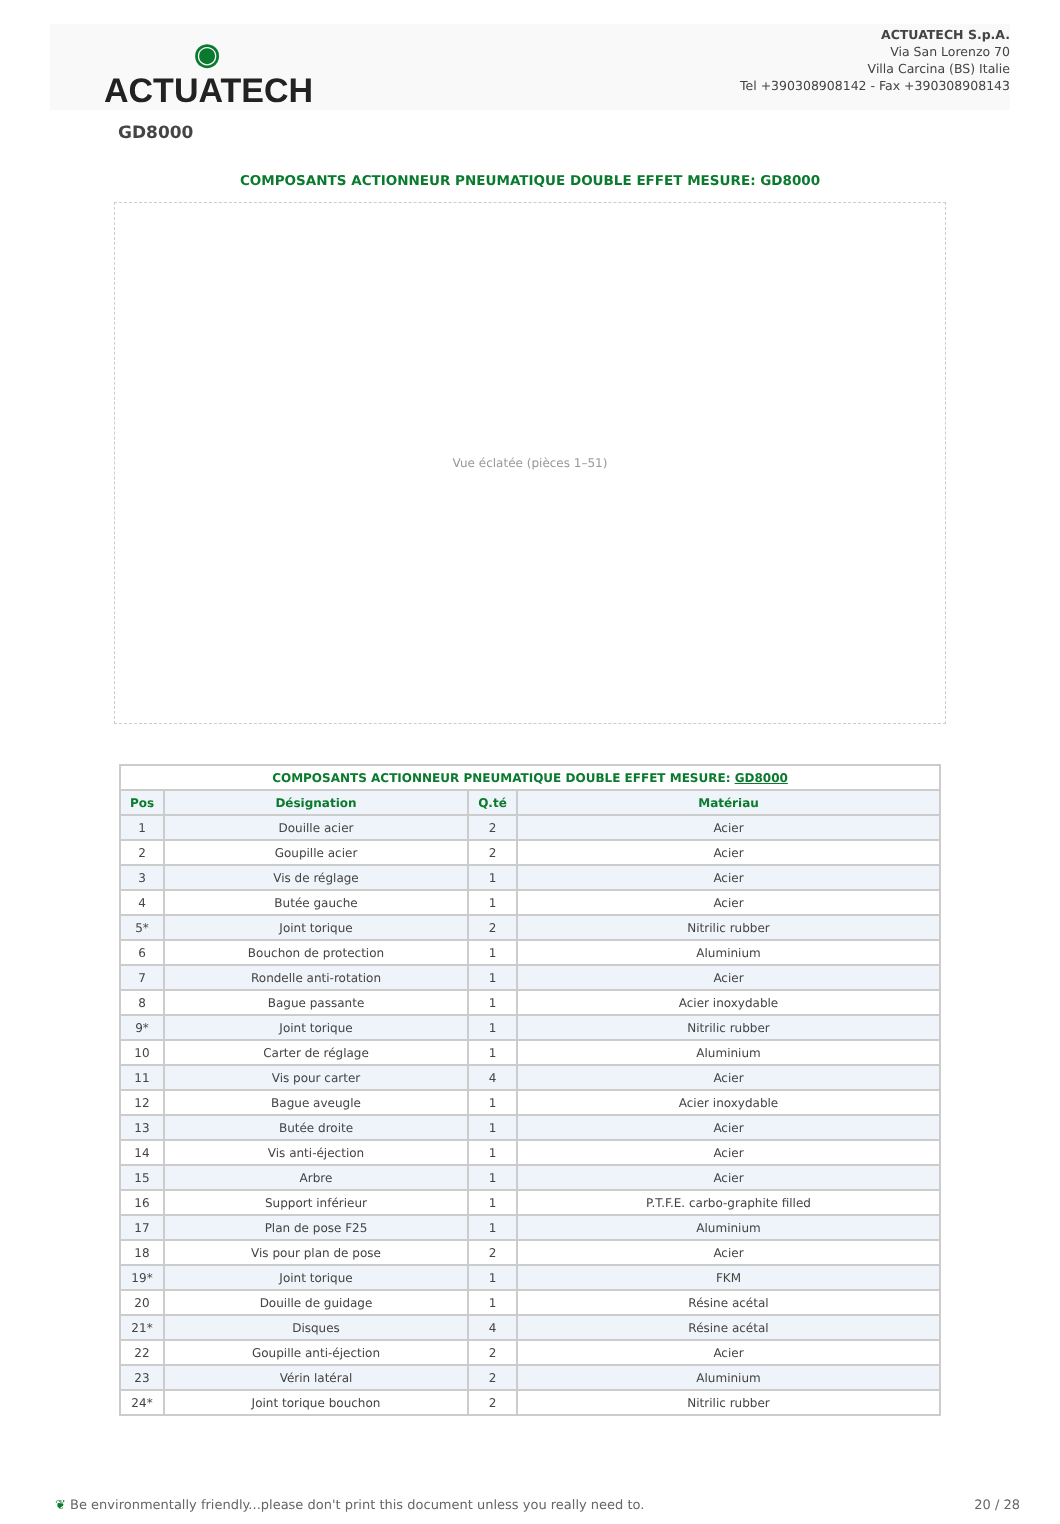◉
ACTUATECH
ACTUATECH S.p.A.
Via San Lorenzo 70
Villa Carcina (BS) Italie
Tel +390308908142 - Fax +390308908143
GD8000
COMPOSANTS ACTIONNEUR PNEUMATIQUE DOUBLE EFFET MESURE: GD8000
Vue éclatée (pièces 1–51)
| COMPOSANTS ACTIONNEUR PNEUMATIQUE DOUBLE EFFET MESURE: GD8000 | | | |
| --- | --- | --- | --- |
| Pos | Désignation | Q.té | Matériau |
| 1 | Douille acier | 2 | Acier |
| 2 | Goupille acier | 2 | Acier |
| 3 | Vis de réglage | 1 | Acier |
| 4 | Butée gauche | 1 | Acier |
| 5* | Joint torique | 2 | Nitrilic rubber |
| 6 | Bouchon de protection | 1 | Aluminium |
| 7 | Rondelle anti-rotation | 1 | Acier |
| 8 | Bague passante | 1 | Acier inoxydable |
| 9* | Joint torique | 1 | Nitrilic rubber |
| 10 | Carter de réglage | 1 | Aluminium |
| 11 | Vis pour carter | 4 | Acier |
| 12 | Bague aveugle | 1 | Acier inoxydable |
| 13 | Butée droite | 1 | Acier |
| 14 | Vis anti-éjection | 1 | Acier |
| 15 | Arbre | 1 | Acier |
| 16 | Support inférieur | 1 | P.T.F.E. carbo-graphite filled |
| 17 | Plan de pose F25 | 1 | Aluminium |
| 18 | Vis pour plan de pose | 2 | Acier |
| 19* | Joint torique | 1 | FKM |
| 20 | Douille de guidage | 1 | Résine acétal |
| 21* | Disques | 4 | Résine acétal |
| 22 | Goupille anti-éjection | 2 | Acier |
| 23 | Vérin latéral | 2 | Aluminium |
| 24* | Joint torique bouchon | 2 | Nitrilic rubber |
❦ Be environmentally friendly...please don't print this document unless you really need to. 20 / 28